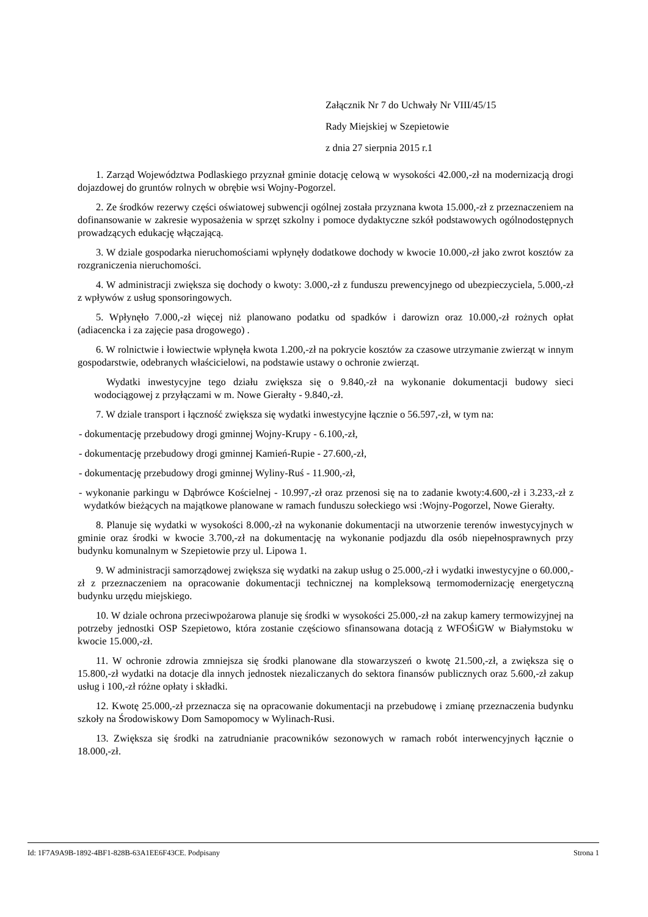Załącznik Nr 7 do Uchwały Nr VIII/45/15
Rady Miejskiej w Szepietowie
z dnia 27 sierpnia 2015 r.1
1. Zarząd Województwa Podlaskiego przyznał gminie dotację celową w wysokości 42.000,-zł na modernizacją drogi dojazdowej do gruntów rolnych w obrębie wsi Wojny-Pogorzel.
2. Ze środków rezerwy części oświatowej subwencji ogólnej została przyznana kwota 15.000,-zł z przeznaczeniem na dofinansowanie w zakresie wyposażenia w sprzęt szkolny i pomoce dydaktyczne szkół podstawowych ogólnodostępnych prowadzących edukację włączającą.
3. W dziale gospodarka nieruchomościami wpłynęły dodatkowe dochody w kwocie 10.000,-zł jako zwrot kosztów za rozgraniczenia nieruchomości.
4. W administracji zwiększa się dochody o kwoty: 3.000,-zł z funduszu prewencyjnego od ubezpieczyciela, 5.000,-zł z wpływów z usług sponsoringowych.
5. Wpłynęło 7.000,-zł więcej niż planowano podatku od spadków i darowizn oraz 10.000,-zł rożnych opłat (adiacencka i za zajęcie pasa drogowego) .
6. W rolnictwie i łowiectwie wpłynęła kwota 1.200,-zł na pokrycie kosztów za czasowe utrzymanie zwierząt w innym gospodarstwie, odebranych właścicielowi, na podstawie ustawy o ochronie zwierząt.
Wydatki inwestycyjne tego działu zwiększa się o 9.840,-zł na wykonanie dokumentacji budowy sieci wodociągowej z przyłączami w m. Nowe Gierałty - 9.840,-zł.
7. W dziale transport i łączność zwiększa się wydatki inwestycyjne łącznie o 56.597,-zł, w tym na:
- dokumentację przebudowy drogi gminnej Wojny-Krupy - 6.100,-zł,
- dokumentację przebudowy drogi gminnej Kamień-Rupie - 27.600,-zł,
- dokumentację przebudowy drogi gminnej Wyliny-Ruś - 11.900,-zł,
- wykonanie parkingu w Dąbrówce Kościelnej - 10.997,-zł oraz przenosi się na to zadanie kwoty:4.600,-zł i 3.233,-zł z wydatków bieżących na majątkowe planowane w ramach funduszu sołeckiego wsi :Wojny-Pogorzel, Nowe Gierałty.
8. Planuje się wydatki w wysokości 8.000,-zł na wykonanie dokumentacji na utworzenie terenów inwestycyjnych w gminie oraz środki w kwocie 3.700,-zł na dokumentację na wykonanie podjazdu dla osób niepełnosprawnych przy budynku komunalnym w Szepietowie przy ul. Lipowa 1.
9. W administracji samorządowej zwiększa się wydatki na zakup usług o 25.000,-zł i wydatki inwestycyjne o 60.000,-zł z przeznaczeniem na opracowanie dokumentacji technicznej na kompleksową termomodernizację energetyczną budynku urzędu miejskiego.
10. W dziale ochrona przeciwpożarowa planuje się środki w wysokości 25.000,-zł na zakup kamery termowizyjnej na potrzeby jednostki OSP Szepietowo, która zostanie częściowo sfinansowana dotacją z WFOŚiGW w Białymstoku w kwocie 15.000,-zł.
11. W ochronie zdrowia zmniejsza się środki planowane dla stowarzyszeń o kwotę 21.500,-zł, a zwiększa się o 15.800,-zł wydatki na dotacje dla innych jednostek niezaliczanych do sektora finansów publicznych oraz 5.600,-zł zakup usług i 100,-zł różne opłaty i składki.
12. Kwotę 25.000,-zł przeznacza się na opracowanie dokumentacji na przebudowę i zmianę przeznaczenia budynku szkoły na Środowiskowy Dom Samopomocy w Wylinach-Rusi.
13. Zwiększa się środki na zatrudnianie pracowników sezonowych w ramach robót interwencyjnych łącznie o 18.000,-zł.
Id: 1F7A9A9B-1892-4BF1-828B-63A1EE6F43CE. Podpisany Strona 1